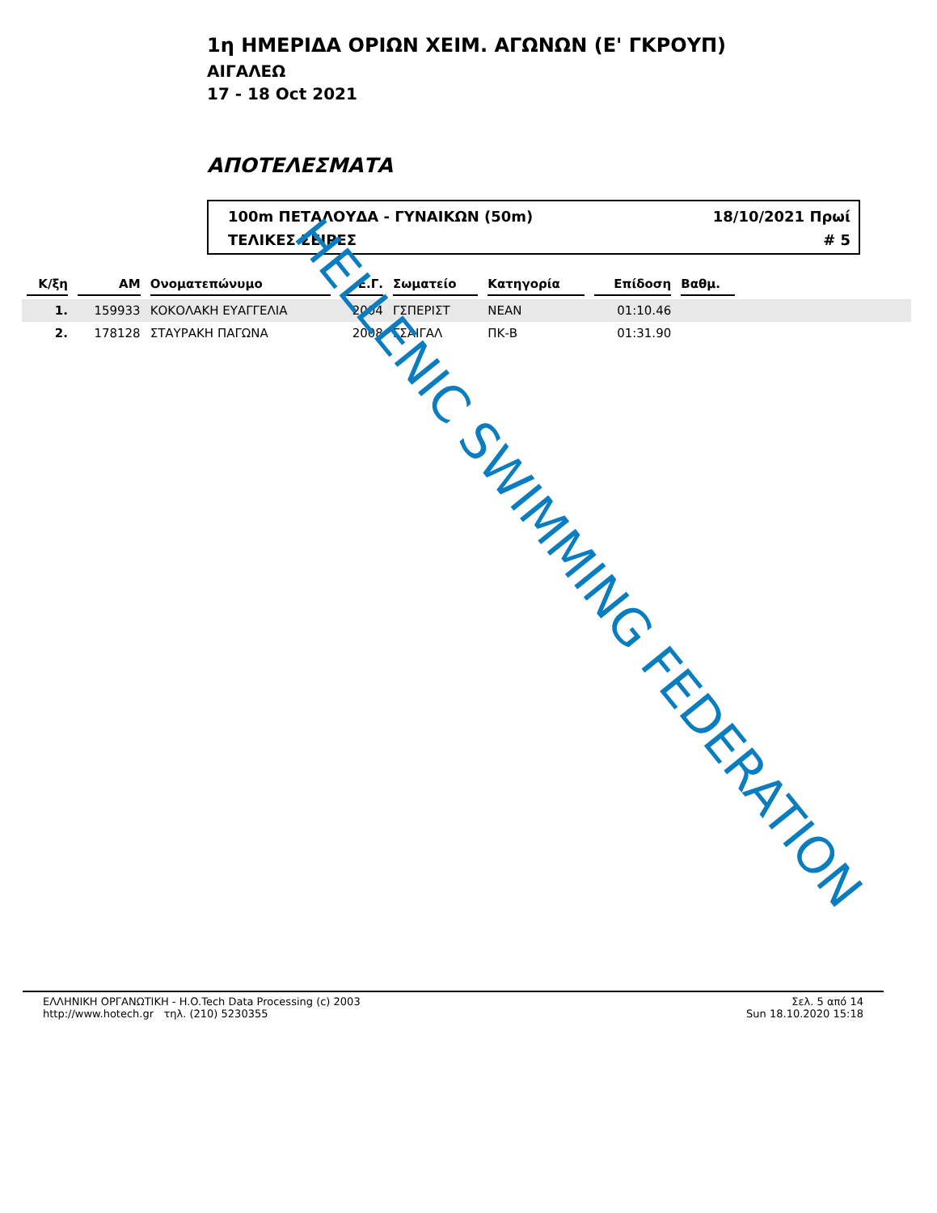1η ΗΜΕΡΙΔΑ ΟΡΙΩΝ ΧΕΙΜ. ΑΓΩΝΩΝ (Ε' ΓΚΡΟΥΠ)
ΑΙΓΑΛΕΩ
17 - 18 Oct 2021
ΑΠΟΤΕΛΕΣΜΑΤΑ
100m ΠΕΤΑΛΟΥΔΑ - ΓΥΝΑΙΚΩΝ (50m) 18/10/2021 Πρωί
ΤΕΛΙΚΕΣ ΣΕΙΡΕΣ # 5
| Κ/ξη | ΑΜ | Ονοματεπώνυμο | Ε.Γ. | Σωματείο | Κατηγορία | Επίδοση | Βαθμ. | |
| --- | --- | --- | --- | --- | --- | --- | --- | --- |
| 1. | 159933 | ΚΟΚΟΛΑΚΗ ΕΥΑΓΓΕΛΙΑ | 2004 | ΓΣΠΕΡΙΣΤ | ΝΕΑΝ | 01:10.46 | | |
| 2. | 178128 | ΣΤΑΥΡΑΚΗ ΠΑΓΩΝΑ | 2008 | ΓΣΑΙΓΑΛ | ΠΚ-Β | 01:31.90 | | |
HELLENIC SWIMMING FEDERATION
ΕΛΛΗΝΙΚΗ ΟΡΓΑΝΩΤΙΚΗ - H.O.Tech Data Processing (c) 2003
http://www.hotech.gr τηλ. (210) 5230355
Σελ. 5 από 14
Sun 18.10.2020 15:18